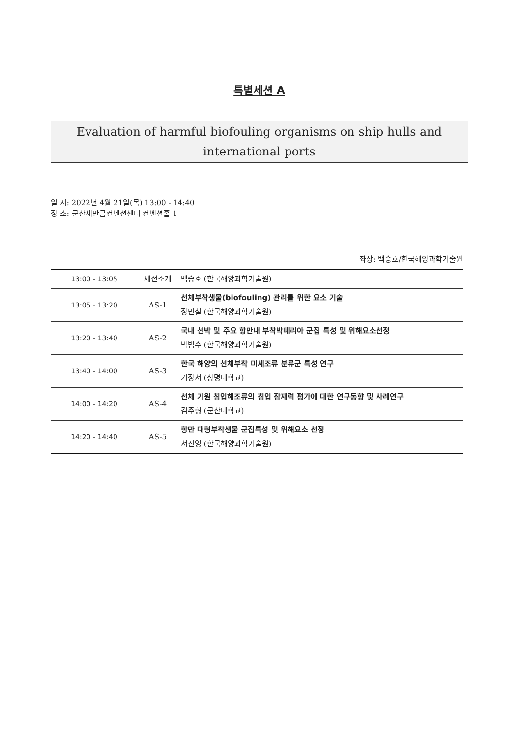특별세션 A
Evaluation of harmful biofouling organisms on ship hulls and international ports
일 시: 2022년 4월 21일(목) 13:00 - 14:40
장 소: 군산새만금컨벤션센터 컨벤션홀 1
좌장: 백승호/한국해양과학기술원
| 13:00 - 13:05 | 세션소개 | 백승호 (한국해양과학기술원) |
| 13:05 - 13:20 | AS-1 | 선체부착생물(biofouling) 관리를 위한 요소 기술 장민철 (한국해양과학기술원) |
| 13:20 - 13:40 | AS-2 | 국내 선박 및 주요 항만내 부착박테리아 군집 특성 및 위해요소선정 박범수 (한국해양과학기술원) |
| 13:40 - 14:00 | AS-3 | 한국 해양의 선체부착 미세조류 분류군 특성 연구 기장서 (상명대학교) |
| 14:00 - 14:20 | AS-4 | 선체 기원 침입해조류의 침입 잠재력 평가에 대한 연구동향 및 사례연구 김주형 (군산대학교) |
| 14:20 - 14:40 | AS-5 | 항만 대형부착생물 군집특성 및 위해요소 선정 서진영 (한국해양과학기술원) |